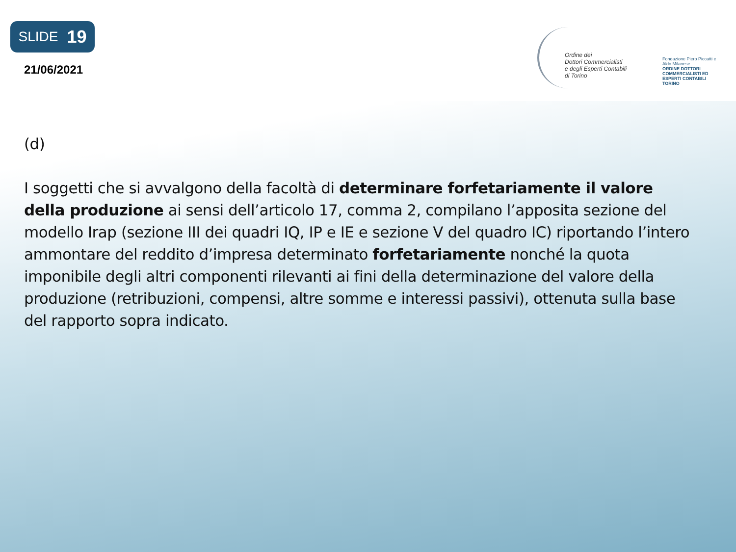SLIDE 19
21/06/2021
Ordine dei
Dottori Commercialisti
e degli Esperti Contabili
di Torino
Fondazione Piero Piccatti e Aldo Milanese
ORDINE DOTTORI COMMERCIALISTI ED ESPERTI CONTABILI TORINO
(d)
I soggetti che si avvalgono della facoltà di determinare forfetariamente il valore della produzione ai sensi dell’articolo 17, comma 2, compilano l’apposita sezione del modello Irap (sezione III dei quadri IQ, IP e IE e sezione V del quadro IC) riportando l’intero ammontare del reddito d’impresa determinato forfetariamente nonché la quota imponibile degli altri componenti rilevanti ai fini della determinazione del valore della produzione (retribuzioni, compensi, altre somme e interessi passivi), ottenuta sulla base del rapporto sopra indicato.